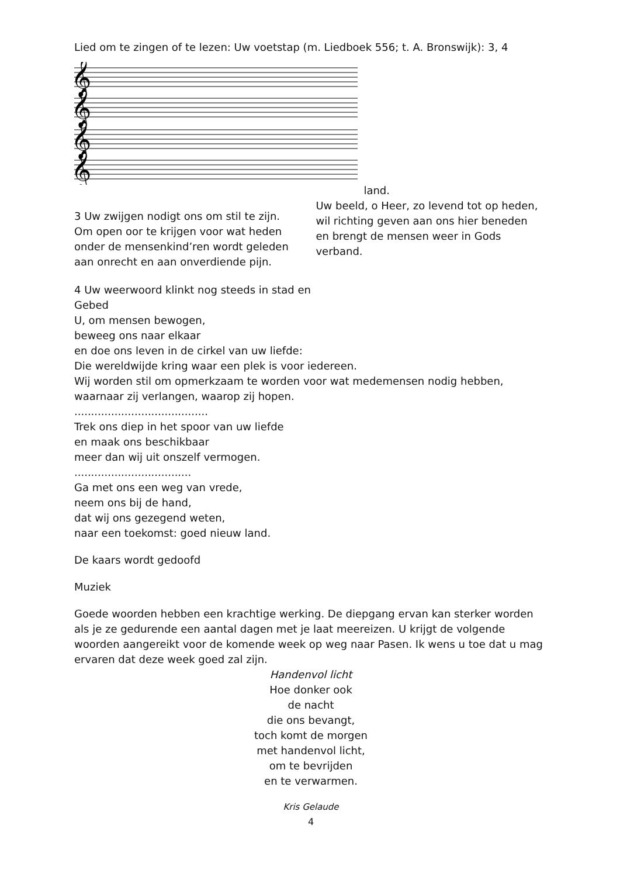Lied om te zingen of te lezen: Uw voetstap (m. Liedboek 556; t. A. Bronswijk): 3, 4
𝄞
𝄞
𝄞
𝄞
3 Uw zwijgen nodigt ons om stil te zijn.
Om open oor te krijgen voor wat heden
onder de mensenkind’ren wordt geleden
aan onrecht en aan onverdiende pijn.
land.
Uw beeld, o Heer, zo levend tot op heden,
wil richting geven aan ons hier beneden
en brengt de mensen weer in Gods verband.
4 Uw weerwoord klinkt nog steeds in stad en
Gebed
U, om mensen bewogen,
beweeg ons naar elkaar
en doe ons leven in de cirkel van uw liefde:
Die wereldwijde kring waar een plek is voor iedereen.
Wij worden stil om opmerkzaam te worden voor wat medemensen nodig hebben,
waarnaar zij verlangen, waarop zij hopen.
........................................
Trek ons diep in het spoor van uw liefde
en maak ons beschikbaar
meer dan wij uit onszelf vermogen.
...................................
Ga met ons een weg van vrede,
neem ons bij de hand,
dat wij ons gezegend weten,
naar een toekomst: goed nieuw land.
De kaars wordt gedoofd
Muziek
Goede woorden hebben een krachtige werking. De diepgang ervan kan sterker worden als je ze gedurende een aantal dagen met je laat meereizen. U krijgt de volgende woorden aangereikt voor de komende week op weg naar Pasen. Ik wens u toe dat u mag ervaren dat deze week goed zal zijn.
Handenvol licht
Hoe donker ook
de nacht
die ons bevangt,
toch komt de morgen
met handenvol licht,
om te bevrijden
en te verwarmen.
Kris Gelaude
4